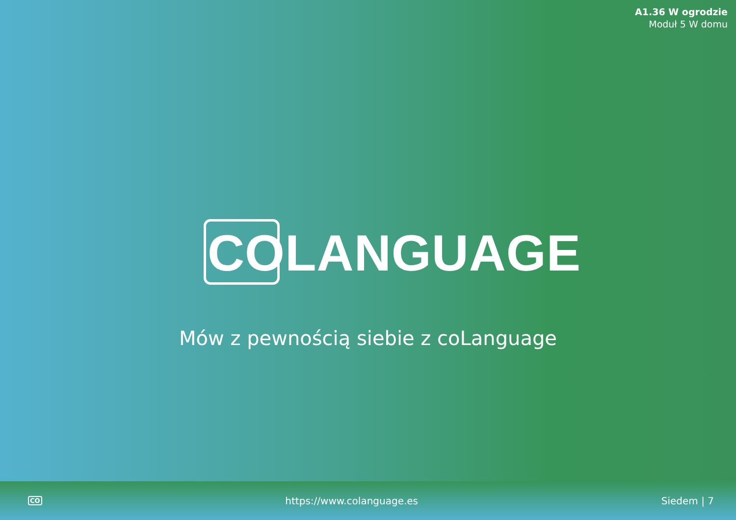A1.36 W ogrodzie
Moduł 5 W domu
COLANGUAGE
Mów z pewnością siebie z coLanguage
CO https://www.colanguage.es Siedem | 7